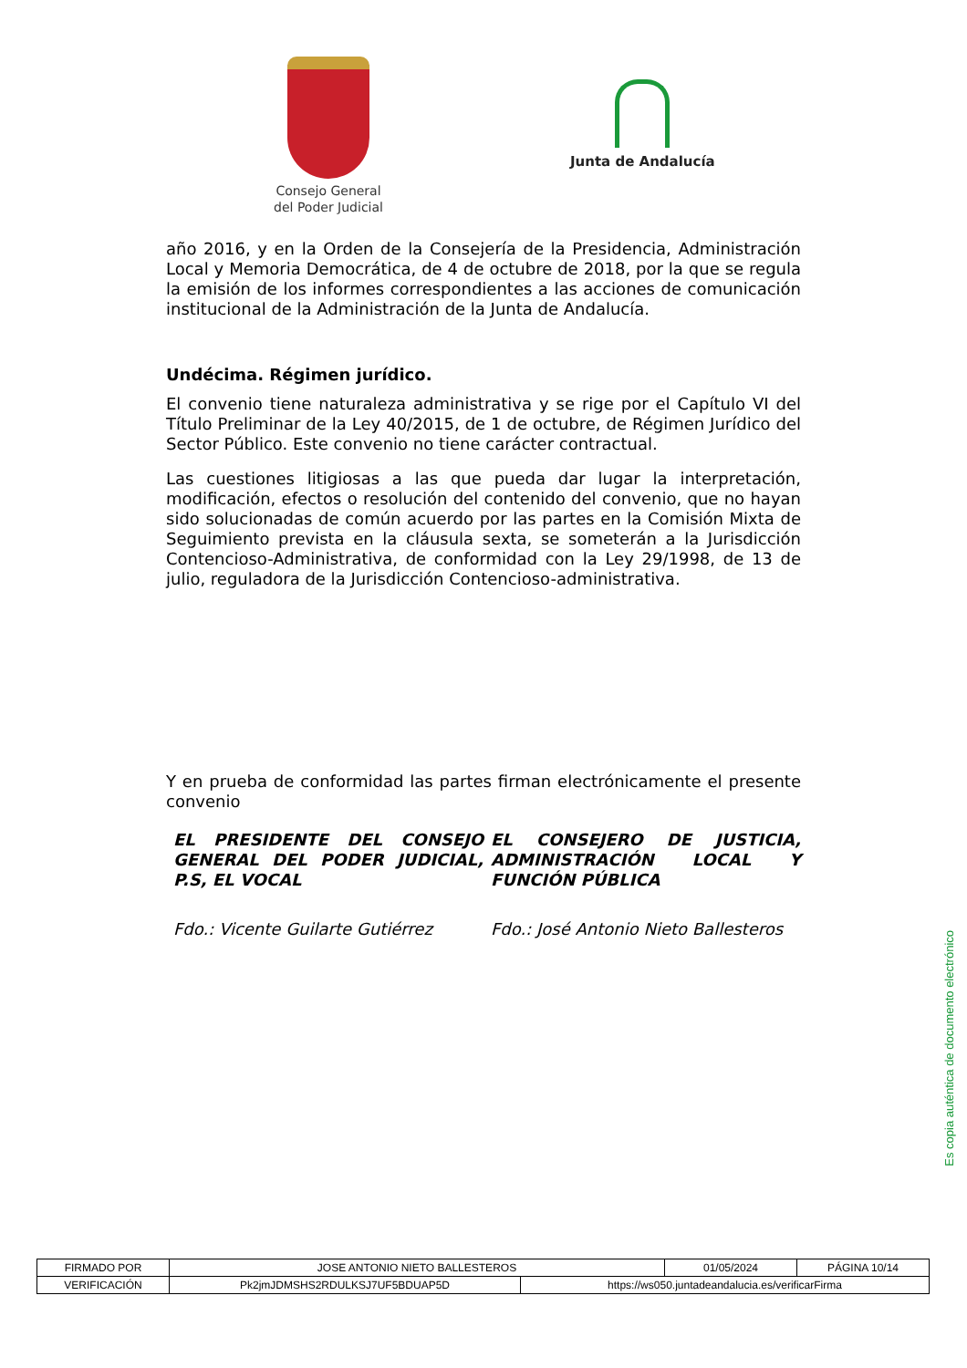Consejo General
del Poder Judicial
Junta de Andalucía
año 2016, y en la Orden de la Consejería de la Presidencia, Administración Local y Memoria Democrática, de 4 de octubre de 2018, por la que se regula la emisión de los informes correspondientes a las acciones de comunicación institucional de la Administración de la Junta de Andalucía.
Undécima. Régimen jurídico.
El convenio tiene naturaleza administrativa y se rige por el Capítulo VI del Título Preliminar de la Ley 40/2015, de 1 de octubre, de Régimen Jurídico del Sector Público. Este convenio no tiene carácter contractual.
Las cuestiones litigiosas a las que pueda dar lugar la interpretación, modificación, efectos o resolución del contenido del convenio, que no hayan sido solucionadas de común acuerdo por las partes en la Comisión Mixta de Seguimiento prevista en la cláusula sexta, se someterán a la Jurisdicción Contencioso-Administrativa, de conformidad con la Ley 29/1998, de 13 de julio, reguladora de la Jurisdicción Contencioso-administrativa.
Y en prueba de conformidad las partes firman electrónicamente el presente convenio
EL PRESIDENTE DEL CONSEJO GENERAL DEL PODER JUDICIAL, P.S, EL VOCAL
Fdo.: Vicente Guilarte Gutiérrez
EL CONSEJERO DE JUSTICIA, ADMINISTRACIÓN LOCAL Y FUNCIÓN PÚBLICA
Fdo.: José Antonio Nieto Ballesteros
Es copia auténtica de documento electrónico
| FIRMADO POR | JOSE ANTONIO NIETO BALLESTEROS | | 01/05/2024 | PÁGINA 10/14 |
| VERIFICACIÓN | Pk2jmJDMSHS2RDULKSJ7UF5BDUAP5D | https://ws050.juntadeandalucia.es/verificarFirma | | |